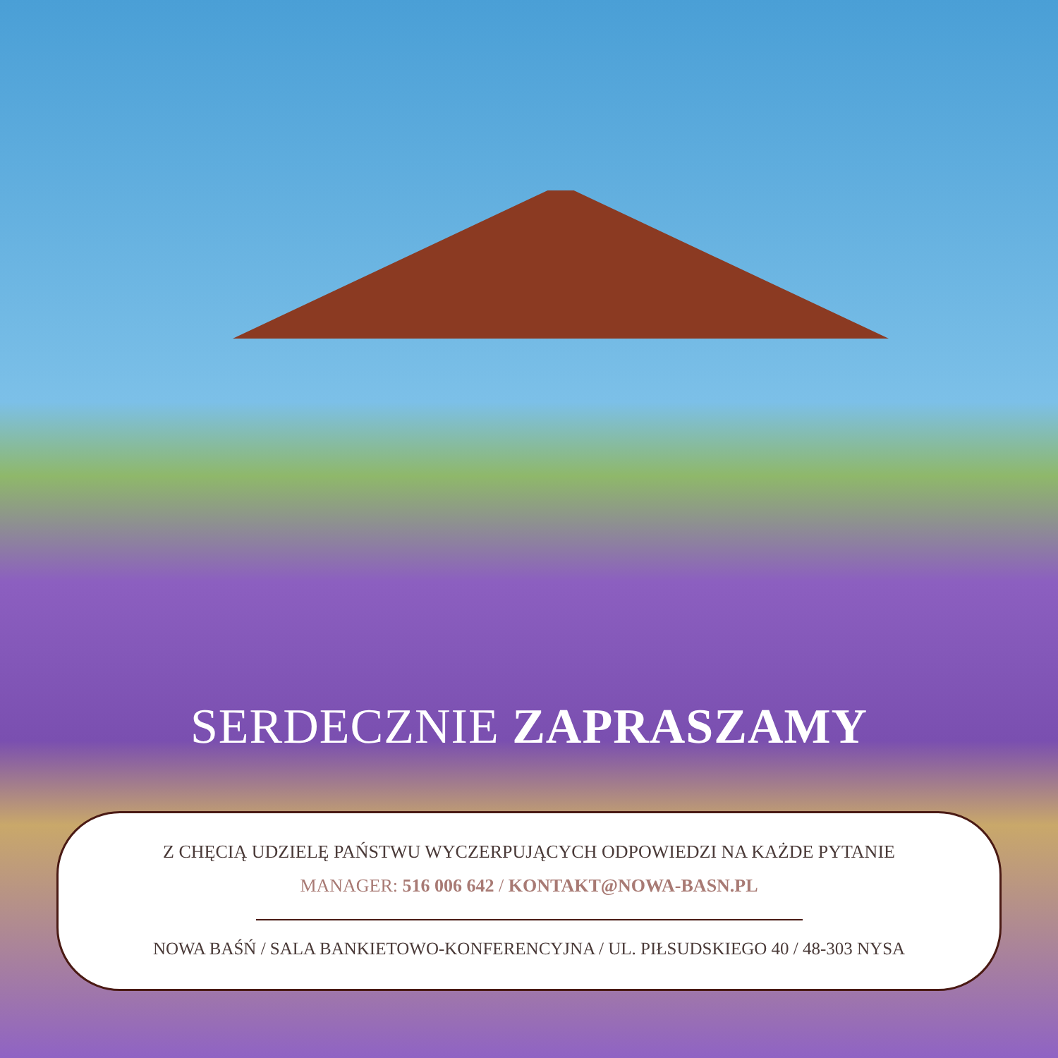SERDECZNIE ZAPRASZAMY
Z CHĘCIĄ UDZIELĘ PAŃSTWU WYCZERPUJĄCYCH ODPOWIEDZI NA KAŻDE PYTANIE
MANAGER: 516 006 642 / KONTAKT@NOWA-BASN.PL
NOWA BAŚŃ / SALA BANKIETOWO-KONFERENCYJNA / UL. PIŁSUDSKIEGO 40 / 48-303 NYSA